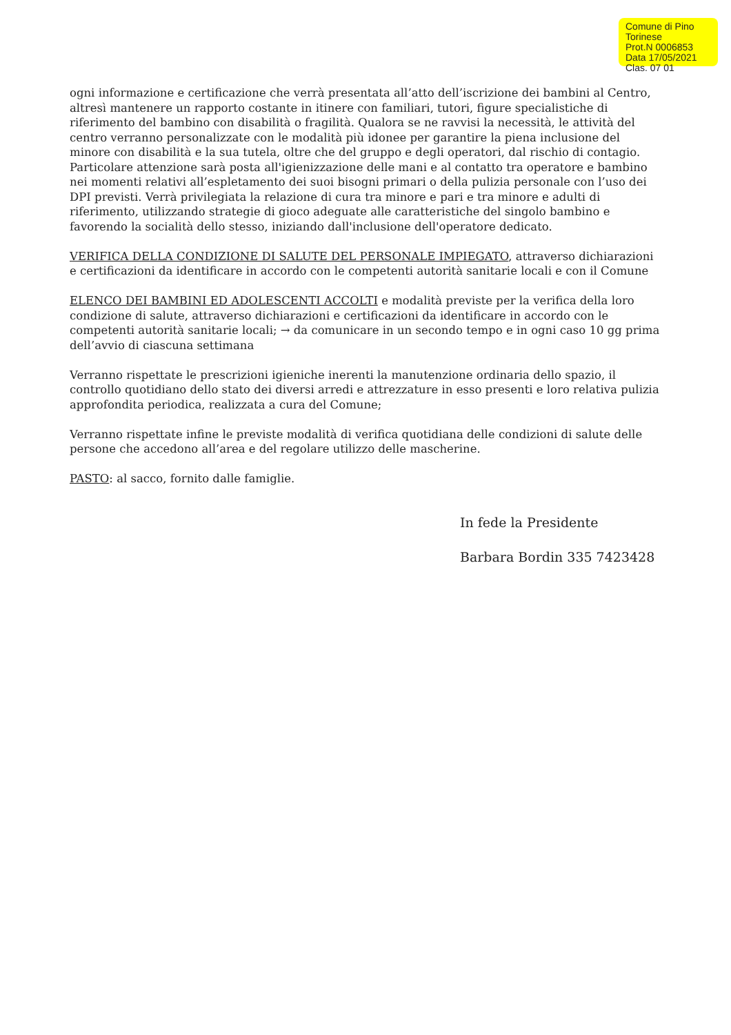Comune di Pino Torinese
Prot.N 0006853
Data 17/05/2021
Clas. 07 01
ogni informazione e certificazione che verrà presentata all’atto dell’iscrizione dei bambini al Centro, altresì mantenere un rapporto costante in itinere con familiari, tutori, figure specialistiche di riferimento del bambino con disabilità o fragilità. Qualora se ne ravvisi la necessità, le attività del centro verranno personalizzate con le modalità più idonee per garantire la piena inclusione del minore con disabilità e la sua tutela, oltre che del gruppo e degli operatori, dal rischio di contagio. Particolare attenzione sarà posta all'igienizzazione delle mani e al contatto tra operatore e bambino nei momenti relativi all’espletamento dei suoi bisogni primari o della pulizia personale con l’uso dei DPI previsti. Verrà privilegiata la relazione di cura tra minore e pari e tra minore e adulti di riferimento, utilizzando strategie di gioco adeguate alle caratteristiche del singolo bambino e favorendo la socialità dello stesso, iniziando dall'inclusione dell'operatore dedicato.
VERIFICA DELLA CONDIZIONE DI SALUTE DEL PERSONALE IMPIEGATO, attraverso dichiarazioni e certificazioni da identificare in accordo con le competenti autorità sanitarie locali e con il Comune
ELENCO DEI BAMBINI ED ADOLESCENTI ACCOLTI e modalità previste per la verifica della loro condizione di salute, attraverso dichiarazioni e certificazioni da identificare in accordo con le competenti autorità sanitarie locali; → da comunicare in un secondo tempo e in ogni caso 10 gg prima dell’avvio di ciascuna settimana
Verranno rispettate le prescrizioni igieniche inerenti la manutenzione ordinaria dello spazio, il controllo quotidiano dello stato dei diversi arredi e attrezzature in esso presenti e loro relativa pulizia approfondita periodica, realizzata a cura del Comune;
Verranno rispettate infine le previste modalità di verifica quotidiana delle condizioni di salute delle persone che accedono all’area e del regolare utilizzo delle mascherine.
PASTO: al sacco, fornito dalle famiglie.
In fede la Presidente
Barbara Bordin 335 7423428